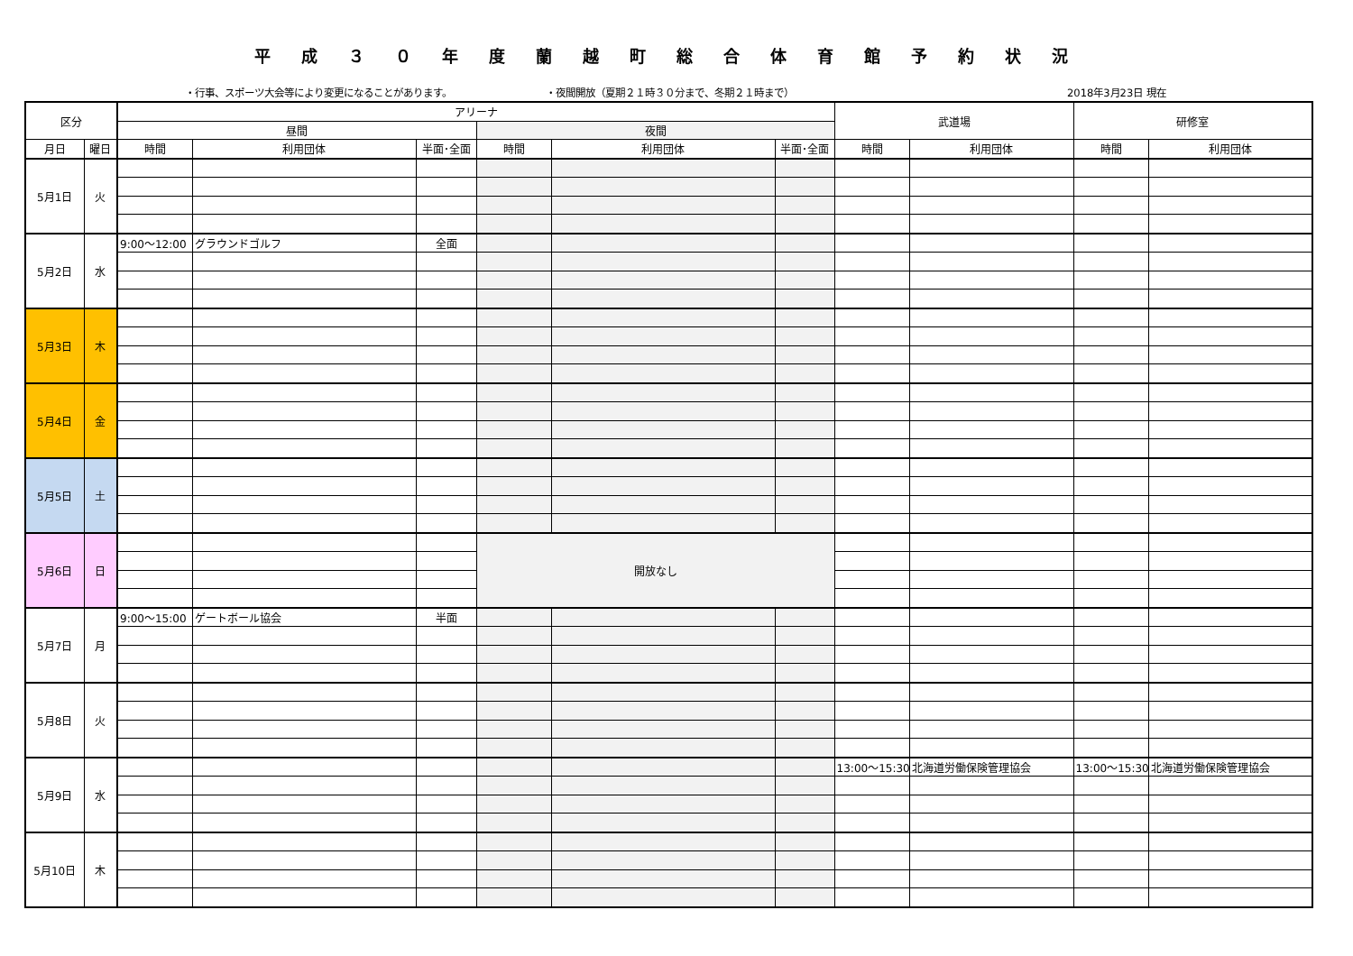平成３０年度蘭越町総合体育館予約状況
・行事、スポーツ大会等により変更になることがあります。 ・夜間開放（夏期２１時３０分まで、冬期２１時まで） 2018年3月23日 現在
| 区分 | | アリーナ | | | | | | 武道場 | | 研修室 | |
| --- | --- | --- | --- | --- | --- | --- | --- | --- | --- | --- | --- |
| | | 昼間 | | | 夜間 | | | | | | |
| 月日 | 曜日 | 時間 | 利用団体 | 半面･全面 | 時間 | 利用団体 | 半面･全面 | 時間 | 利用団体 | 時間 | 利用団体 |
| 5月1日 | 火 | | | | | | | | | | |
| 5月2日 | 水 | 9:00～12:00 | グラウンドゴルフ | 全面 | | | | | | | |
| 5月3日 | 木 | | | | | | | | | | |
| 5月4日 | 金 | | | | | | | | | | |
| 5月5日 | 土 | | | | | | | | | | |
| 5月6日 | 日 | | | | 開放なし | | | | | | |
| 5月7日 | 月 | 9:00～15:00 | ゲートボール協会 | 半面 | | | | | | | |
| 5月8日 | 火 | | | | | | | | | | |
| 5月9日 | 水 | | | | | | | 13:00～15:30 | 北海道労働保険管理協会 | 13:00～15:30 | 北海道労働保険管理協会 |
| 5月10日 | 木 | | | | | | | | | | |